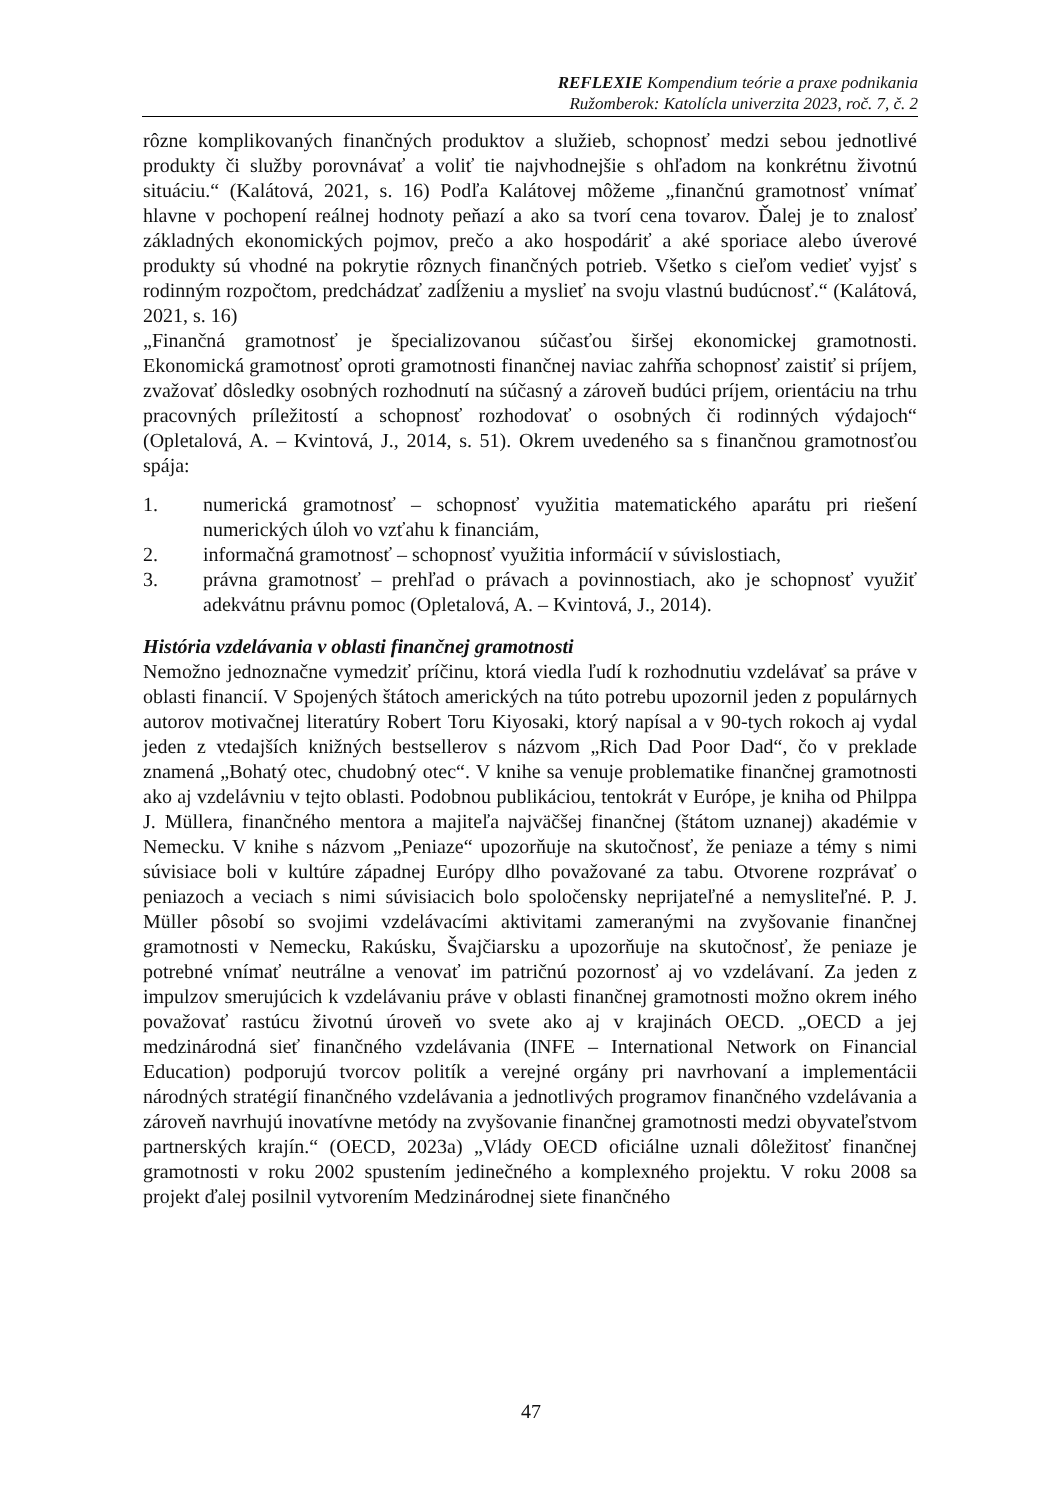REFLEXIE Kompendium teórie a praxe podnikania
Ružomberok: Katolícla univerzita 2023, roč. 7, č. 2
rôzne komplikovaných finančných produktov a služieb, schopnosť medzi sebou jednotlivé produkty či služby porovnávať a voliť tie najvhodnejšie s ohľadom na konkrétnu životnú situáciu.“ (Kalátová, 2021, s. 16) Podľa Kalátovej môžeme „finančnú gramotnosť vnímať hlavne v pochopení reálnej hodnoty peňazí a ako sa tvorí cena tovarov. Ďalej je to znalosť základných ekonomických pojmov, prečo a ako hospodáriť a aké sporiace alebo úverové produkty sú vhodné na pokrytie rôznych finančných potrieb. Všetko s cieľom vedieť vyjsť s rodinným rozpočtom, predchádzať zadĺženiu a myslieť na svoju vlastnú budúcnosť.“ (Kalátová, 2021, s. 16)
„Finančná gramotnosť je špecializovanou súčasťou širšej ekonomickej gramotnosti. Ekonomická gramotnosť oproti gramotnosti finančnej naviac zahŕňa schopnosť zaistiť si príjem, zvažovať dôsledky osobných rozhodnutí na súčasný a zároveň budúci príjem, orientáciu na trhu pracovných príležitostí a schopnosť rozhodovať o osobných či rodinných výdajoch“ (Opletalová, A. – Kvintová, J., 2014, s. 51). Okrem uvedeného sa s finančnou gramotnosťou spája:
1. numerická gramotnosť – schopnosť využitia matematického aparátu pri riešení numerických úloh vo vzťahu k financiám,
2. informačná gramotnosť – schopnosť využitia informácií v súvislostiach,
3. právna gramotnosť – prehľad o právach a povinnostiach, ako je schopnosť využiť adekvátnu právnu pomoc (Opletalová, A. – Kvintová, J., 2014).
História vzdelávania v oblasti finančnej gramotnosti
Nemožno jednoznačne vymedziť príčinu, ktorá viedla ľudí k rozhodnutiu vzdelávať sa práve v oblasti financií. V Spojených štátoch amerických na túto potrebu upozornil jeden z populárnych autorov motivačnej literatúry Robert Toru Kiyosaki, ktorý napísal a v 90-tych rokoch aj vydal jeden z vtedajších knižných bestsellerov s názvom „Rich Dad Poor Dad“, čo v preklade znamená „Bohatý otec, chudobný otec“. V knihe sa venuje problematike finančnej gramotnosti ako aj vzdelávniu v tejto oblasti. Podobnou publikáciou, tentokrát v Európe, je kniha od Philppa J. Müllera, finančného mentora a majiteľa najväčšej finančnej (štátom uznanej) akadémie v Nemecku. V knihe s názvom „Peniaze“ upozorňuje na skutočnosť, že peniaze a témy s nimi súvisiace boli v kultúre západnej Európy dlho považované za tabu. Otvorene rozprávať o peniazoch a veciach s nimi súvisiacich bolo spoločensky neprijateľné a nemysliteľné. P. J. Müller pôsobí so svojimi vzdelávacími aktivitami zameranými na zvyšovanie finančnej gramotnosti v Nemecku, Rakúsku, Švajčiarsku a upozorňuje na skutočnosť, že peniaze je potrebné vnímať neutrálne a venovať im patričnú pozornosť aj vo vzdelávaní. Za jeden z impulzov smerujúcich k vzdelávaniu práve v oblasti finančnej gramotnosti možno okrem iného považovať rastúcu životnú úroveň vo svete ako aj v krajinách OECD. „OECD a jej medzinárodná sieť finančného vzdelávania (INFE – International Network on Financial Education) podporujú tvorcov politík a verejné orgány pri navrhovaní a implementácii národných stratégií finančného vzdelávania a jednotlivých programov finančného vzdelávania a zároveň navrhujú inovatívne metódy na zvyšovanie finančnej gramotnosti medzi obyvateľstvom partnerských krajín.“ (OECD, 2023a) „Vlády OECD oficiálne uznali dôležitosť finančnej gramotnosti v roku 2002 spustením jedinečného a komplexného projektu. V roku 2008 sa projekt ďalej posilnil vytvorením Medzinárodnej siete finančného
47